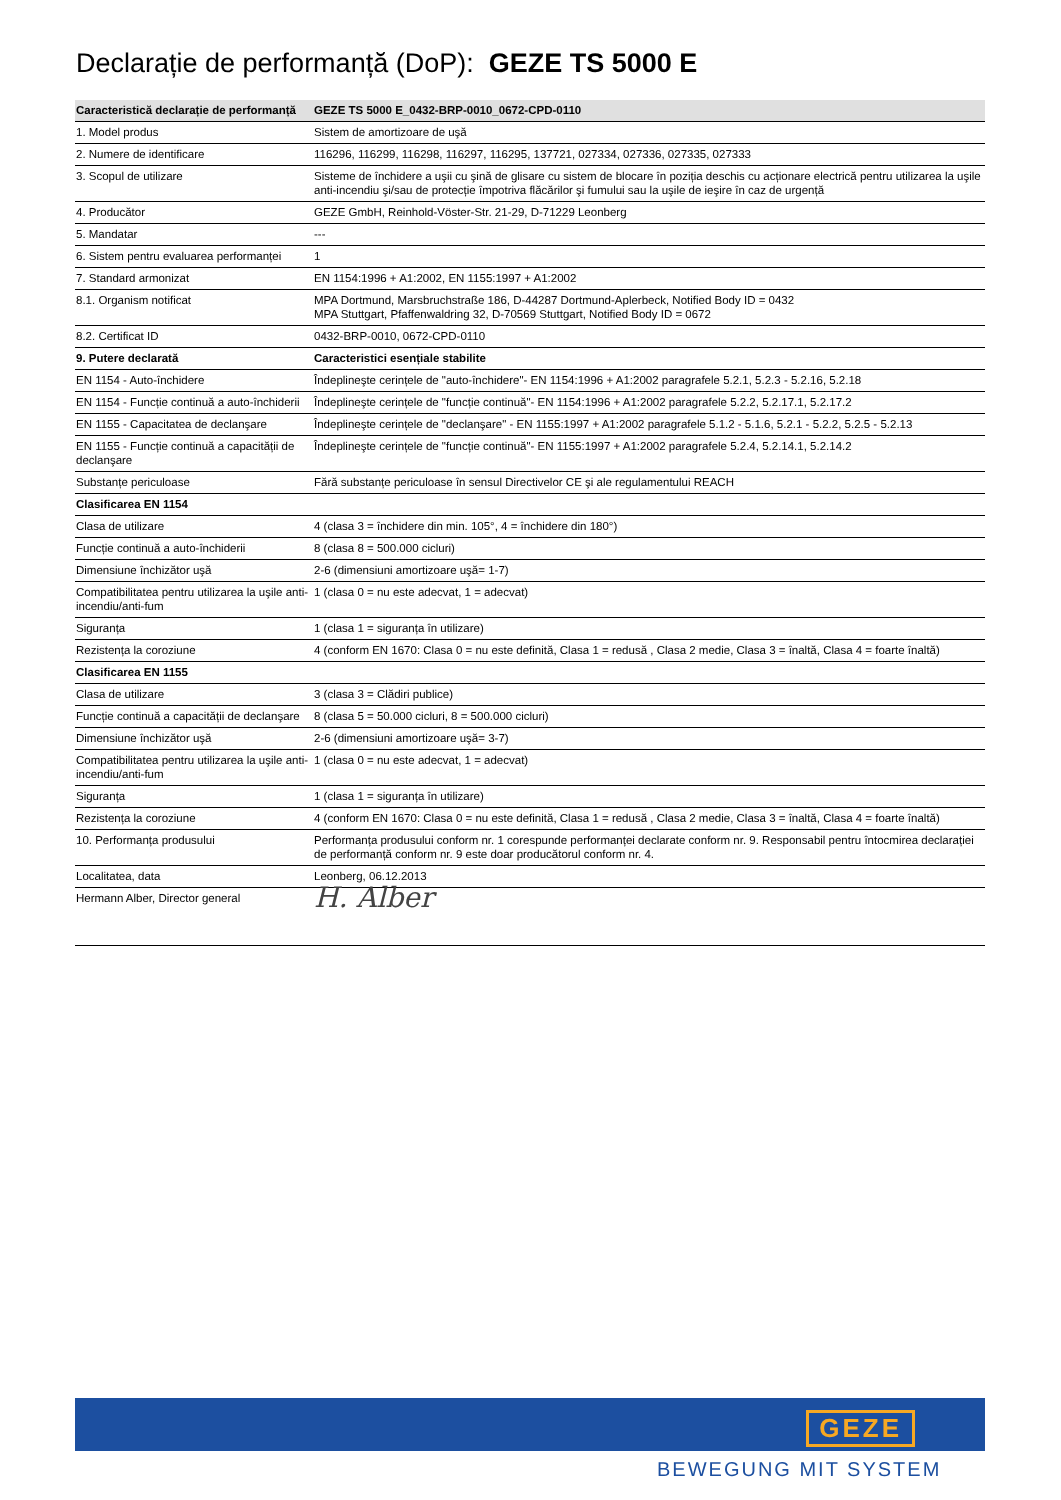Declarație de performanță (DoP): GEZE TS 5000 E
| Caracteristică declarație de performanță | GEZE TS 5000 E_0432-BRP-0010_0672-CPD-0110 |
| --- | --- |
| 1. Model produs | Sistem de amortizoare de uşă |
| 2. Numere de identificare | 116296, 116299, 116298, 116297, 116295, 137721, 027334, 027336, 027335, 027333 |
| 3. Scopul de utilizare | Sisteme de închidere a uşii cu şină de glisare cu sistem de blocare în poziția deschis cu acționare electrică pentru utilizarea la uşile anti-incendiu şi/sau de protecție împotriva flăcărilor şi fumului sau la uşile de ieşire în caz de urgență |
| 4. Producător | GEZE GmbH, Reinhold-Vöster-Str. 21-29, D-71229 Leonberg |
| 5. Mandatar | --- |
| 6. Sistem pentru evaluarea performanței | 1 |
| 7. Standard armonizat | EN 1154:1996 + A1:2002, EN 1155:1997 + A1:2002 |
| 8.1. Organism notificat | MPA Dortmund, Marsbruchstraße 186, D-44287 Dortmund-Aplerbeck, Notified Body ID = 0432 MPA Stuttgart, Pfaffenwaldring 32, D-70569 Stuttgart, Notified Body ID = 0672 |
| 8.2. Certificat ID | 0432-BRP-0010, 0672-CPD-0110 |
| 9. Putere declarată | Caracteristici esențiale stabilite |
| EN 1154 - Auto-închidere | Îndeplineşte cerințele de "auto-închidere"- EN 1154:1996 + A1:2002 paragrafele 5.2.1, 5.2.3 - 5.2.16, 5.2.18 |
| EN 1154 - Funcție continuă a auto-închiderii | Îndeplineşte cerințele de "funcție continuă"- EN 1154:1996 + A1:2002 paragrafele 5.2.2, 5.2.17.1, 5.2.17.2 |
| EN 1155 - Capacitatea de declanşare | Îndeplineşte cerințele de "declanşare" - EN 1155:1997 + A1:2002 paragrafele 5.1.2 - 5.1.6, 5.2.1 - 5.2.2, 5.2.5 - 5.2.13 |
| EN 1155 - Funcție continuă a capacității de declanşare | Îndeplineşte cerințele de "funcție continuă"- EN 1155:1997 + A1:2002 paragrafele 5.2.4, 5.2.14.1, 5.2.14.2 |
| Substanțe periculoase | Fără substanțe periculoase în sensul Directivelor CE şi ale regulamentului REACH |
| Clasificarea EN 1154 | |
| Clasa de utilizare | 4 (clasa 3 = închidere din min. 105°, 4 = închidere din 180°) |
| Funcție continuă a auto-închiderii | 8 (clasa 8 = 500.000 cicluri) |
| Dimensiune închizător uşă | 2-6 (dimensiuni amortizoare uşă= 1-7) |
| Compatibilitatea pentru utilizarea la uşile anti-incendiu/anti-fum | 1 (clasa 0 = nu este adecvat, 1 = adecvat) |
| Siguranța | 1 (clasa 1 = siguranța în utilizare) |
| Rezistența la coroziune | 4 (conform EN 1670: Clasa 0 = nu este definită, Clasa 1 = redusă , Clasa 2 medie, Clasa 3 = înaltă, Clasa 4 = foarte înaltă) |
| Clasificarea EN 1155 | |
| Clasa de utilizare | 3 (clasa 3 = Clădiri publice) |
| Funcție continuă a capacității de declanşare | 8 (clasa 5 = 50.000 cicluri, 8 = 500.000 cicluri) |
| Dimensiune închizător uşă | 2-6 (dimensiuni amortizoare uşă= 3-7) |
| Compatibilitatea pentru utilizarea la uşile anti-incendiu/anti-fum | 1 (clasa 0 = nu este adecvat, 1 = adecvat) |
| Siguranța | 1 (clasa 1 = siguranța în utilizare) |
| Rezistența la coroziune | 4 (conform EN 1670: Clasa 0 = nu este definită, Clasa 1 = redusă , Clasa 2 medie, Clasa 3 = înaltă, Clasa 4 = foarte înaltă) |
| 10. Performanța produsului | Performanța produsului conform nr. 1 corespunde performanței declarate conform nr. 9. Responsabil pentru întocmirea declarației de performanță conform nr. 9 este doar producătorul conform nr. 4. |
| Localitatea, data | Leonberg, 06.12.2013 |
| Hermann Alber, Director general | H. Alber |
GEZE
BEWEGUNG MIT SYSTEM